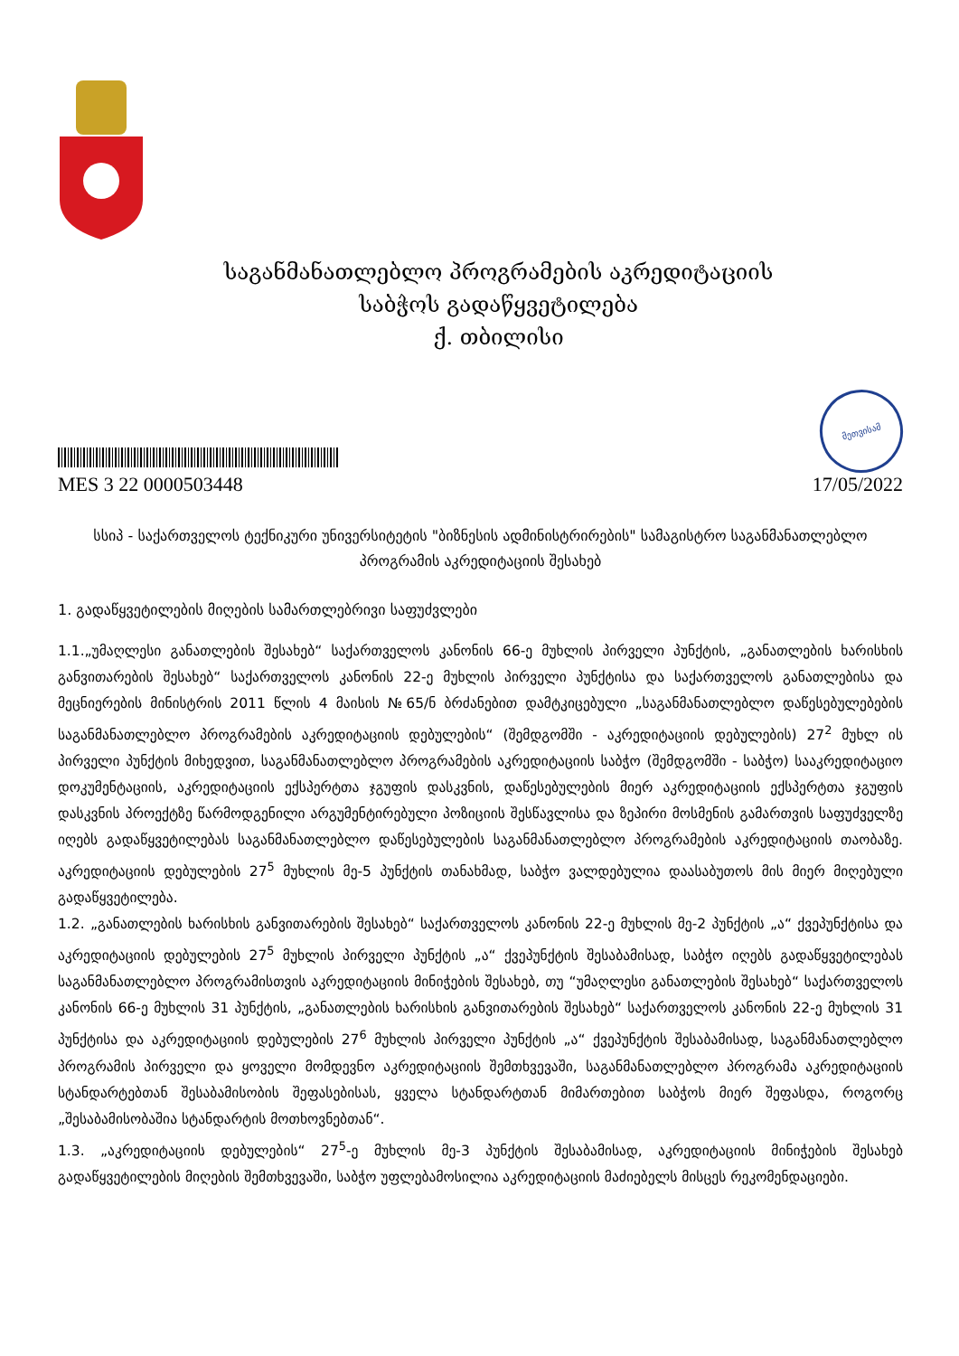საგანმანათლებლო პროგრამების აკრედიტაციის
საბჭოს გადაწყვეტილება
ქ. თბილისი
MES 3 22 0000503448
მეთვისამ
17/05/2022
სსიპ - საქართველოს ტექნიკური უნივერსიტეტის "ბიზნესის ადმინისტრირების" სამაგისტრო საგანმანათლებლო პროგრამის აკრედიტაციის შესახებ
1. გადაწყვეტილების მიღების სამართლებრივი საფუძვლები
1.1.„უმაღლესი განათლების შესახებ“ საქართველოს კანონის 66-ე მუხლის პირველი პუნქტის, „განათლების ხარისხის განვითარების შესახებ“ საქართველოს კანონის 22-ე მუხლის პირველი პუნქტისა და საქართველოს განათლებისა და მეცნიერების მინისტრის 2011 წლის 4 მაისის №65/ნ ბრძანებით დამტკიცებული „საგანმანათლებლო დაწესებულებების საგანმანათლებლო პროგრამების აკრედიტაციის დებულების“ (შემდგომში - აკრედიტაციის დებულების) 27<sup>2</sup> მუხლ ის პირველი პუნქტის მიხედვით, საგანმანათლებლო პროგრამების აკრედიტაციის საბჭო (შემდგომში - საბჭო) სააკრედიტაციო დოკუმენტაციის, აკრედიტაციის ექსპერტთა ჯგუფის დასკვნის, დაწესებულების მიერ აკრედიტაციის ექსპერტთა ჯგუფის დასკვნის პროექტზე წარმოდგენილი არგუმენტირებული პოზიციის შესწავლისა და ზეპირი მოსმენის გამართვის საფუძველზე იღებს გადაწყვეტილებას საგანმანათლებლო დაწესებულების საგანმანათლებლო პროგრამების აკრედიტაციის თაობაზე. აკრედიტაციის დებულების 27<sup>5</sup> მუხლის მე-5 პუნქტის თანახმად, საბჭო ვალდებულია დაასაბუთოს მის მიერ მიღებული გადაწყვეტილება.
1.2. „განათლების ხარისხის განვითარების შესახებ“ საქართველოს კანონის 22-ე მუხლის მე-2 პუნქტის „ა“ ქვეპუნქტისა და აკრედიტაციის დებულების 27<sup>5</sup> მუხლის პირველი პუნქტის „ა“ ქვეპუნქტის შესაბამისად, საბჭო იღებს გადაწყვეტილებას საგანმანათლებლო პროგრამისთვის აკრედიტაციის მინიჭების შესახებ, თუ “უმაღლესი განათლების შესახებ“ საქართველოს კანონის 66-ე მუხლის 31 პუნქტის, „განათლების ხარისხის განვითარების შესახებ“ საქართველოს კანონის 22-ე მუხლის 31 პუნქტისა და აკრედიტაციის დებულების 27<sup>6</sup> მუხლის პირველი პუნქტის „ა“ ქვეპუნქტის შესაბამისად, საგანმანათლებლო პროგრამის პირველი და ყოველი მომდევნო აკრედიტაციის შემთხვევაში, საგანმანათლებლო პროგრამა აკრედიტაციის სტანდარტებთან შესაბამისობის შეფასებისას, ყველა სტანდარტთან მიმართებით საბჭოს მიერ შეფასდა, როგორც „შესაბამისობაშია სტანდარტის მოთხოვნებთან“.
1.3. „აკრედიტაციის დებულების“ 27<sup>5</sup>-ე მუხლის მე-3 პუნქტის შესაბამისად, აკრედიტაციის მინიჭების შესახებ გადაწყვეტილების მიღების შემთხვევაში, საბჭო უფლებამოსილია აკრედიტაციის მაძიებელს მისცეს რეკომენდაციები.